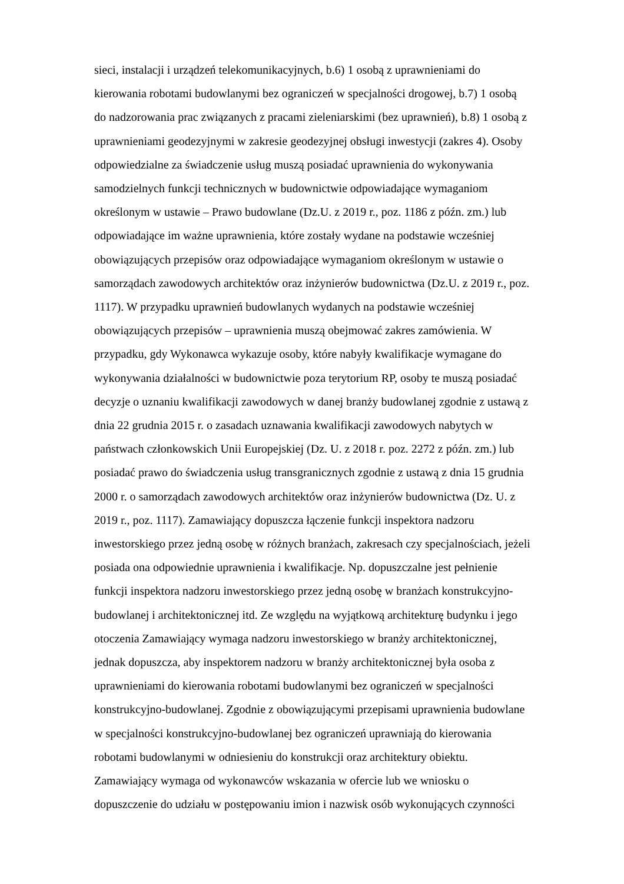sieci, instalacji i urządzeń telekomunikacyjnych, b.6) 1 osobą z uprawnieniami do
kierowania robotami budowlanymi bez ograniczeń w specjalności drogowej, b.7) 1 osobą
do nadzorowania prac związanych z pracami zieleniarskimi (bez uprawnień), b.8) 1 osobą z
uprawnieniami geodezyjnymi w zakresie geodezyjnej obsługi inwestycji (zakres 4). Osoby
odpowiedzialne za świadczenie usług muszą posiadać uprawnienia do wykonywania
samodzielnych funkcji technicznych w budownictwie odpowiadające wymaganiom
określonym w ustawie – Prawo budowlane (Dz.U. z 2019 r., poz. 1186 z późn. zm.) lub
odpowiadające im ważne uprawnienia, które zostały wydane na podstawie wcześniej
obowiązujących przepisów oraz odpowiadające wymaganiom określonym w ustawie o
samorządach zawodowych architektów oraz inżynierów budownictwa (Dz.U. z 2019 r., poz.
1117). W przypadku uprawnień budowlanych wydanych na podstawie wcześniej
obowiązujących przepisów – uprawnienia muszą obejmować zakres zamówienia. W
przypadku, gdy Wykonawca wykazuje osoby, które nabyły kwalifikacje wymagane do
wykonywania działalności w budownictwie poza terytorium RP, osoby te muszą posiadać
decyzje o uznaniu kwalifikacji zawodowych w danej branży budowlanej zgodnie z ustawą z
dnia 22 grudnia 2015 r. o zasadach uznawania kwalifikacji zawodowych nabytych w
państwach członkowskich Unii Europejskiej (Dz. U. z 2018 r. poz. 2272 z późn. zm.) lub
posiadać prawo do świadczenia usług transgranicznych zgodnie z ustawą z dnia 15 grudnia
2000 r. o samorządach zawodowych architektów oraz inżynierów budownictwa (Dz. U. z
2019 r., poz. 1117). Zamawiający dopuszcza łączenie funkcji inspektora nadzoru
inwestorskiego przez jedną osobę w różnych branżach, zakresach czy specjalnościach, jeżeli
posiada ona odpowiednie uprawnienia i kwalifikacje. Np. dopuszczalne jest pełnienie
funkcji inspektora nadzoru inwestorskiego przez jedną osobę w branżach konstrukcyjno-
budowlanej i architektonicznej itd. Ze względu na wyjątkową architekturę budynku i jego
otoczenia Zamawiający wymaga nadzoru inwestorskiego w branży architektonicznej,
jednak dopuszcza, aby inspektorem nadzoru w branży architektonicznej była osoba z
uprawnieniami do kierowania robotami budowlanymi bez ograniczeń w specjalności
konstrukcyjno-budowlanej. Zgodnie z obowiązującymi przepisami uprawnienia budowlane
w specjalności konstrukcyjno-budowlanej bez ograniczeń uprawniają do kierowania
robotami budowlanymi w odniesieniu do konstrukcji oraz architektury obiektu.
Zamawiający wymaga od wykonawców wskazania w ofercie lub we wniosku o
dopuszczenie do udziału w postępowaniu imion i nazwisk osób wykonujących czynności